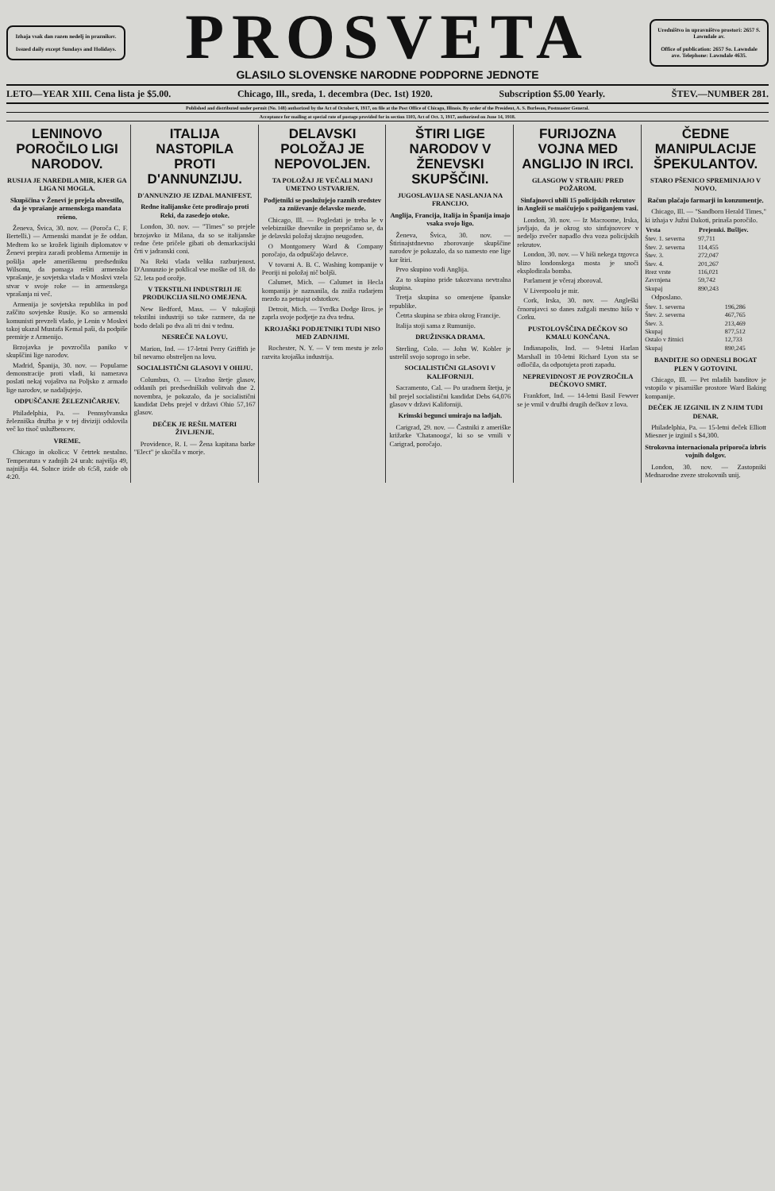Izhaja vsak dan razen nedelj in praznikov.
Issued daily except Sundays and Holidays.
PROSVETA
GLASILO SLOVENSKE NARODNE PODPORNE JEDNOTE
Uredništvo in upravništvo prostori: 2657 S. Lawndale av.
Office of publication: 2657 So. Lawndale ave. Telephone: Lawndale 4635.
LETO—YEAR XIII. Cena lista je $5.00. Chicago, Ill., sreda, 1. decembra (Dec. 1st) 1920. Subscription $5.00 Yearly. ŠTEV.—NUMBER 281.
Published and distributed under permit (No. 148) authorized by the Act of October 6, 1917, on file at the Post Office of Chicago, Illinois. By order of the President, A. S. Burleson, Postmaster General.
Acceptance for mailing at special rate of postage provided for in section 1103, Act of Oct. 3, 1917, authorized on June 14, 1918.
LENINOVO POROČILO LIGI NARODOV.
RUSIJA JE NAREDILA MIR, KJER GA LIGA NI MOGLA.
Skupščina v Ženevi je prejela obvestilo, da je vprašanje armenskega mandata rešeno.
Ženeva, Švica, 30. nov. — (Poroča C. F. Bertelli.) — Armenski mandat je že oddan. Medtem ko se krožek liginih diplomatov v Ženevi prepira zaradi problema Armenije in pošilja apele ameriškemu predsedniku Wilsonu, da pomaga rešiti armensko vprašanje, je sovjetska vlada v Moskvi vzela stvar v svoje roke — in armenskega vprašanja ni več.
Armenija je sovjetska republika in pod zaščito sovjetske Rusije. Ko so armenski komunisti prevzeli vlado, je Lenin v Moskvi takoj ukazal Mustafa Kemal paši, da podpiše premirje z Armenijo.
Brzojavka je povzročila paniko v skupščini lige narodov.
Madrid, Španija, 30. nov. — Popularne demonstracije proti vladi, ki namerava poslati nekaj vojaštva na Poljsko z armado lige narodov, se nadaljujejo.
ODPUŠČANJE ŽELEZNIČARJEV.
Philadelphia, Pa. — Pennsylvanska železniška družba je v tej diviziji odslovila več ko tisoč uslužbencev.
VREME.
Chicago in okolica: V četrtek nestalno. Temperatura v zadnjih 24 urah: najvišja 49, najnižja 44. Solnce izide ob 6:58, zaide ob 4:20.
ITALIJA NASTOPILA PROTI D'ANNUNZIJU.
D'ANNUNZIO JE IZDAL MANIFEST.
Redne italijanske čete prodirajo proti Reki, da zasedejo otoke.
London, 30. nov. — "Times" so prejele brzojavko iz Milana, da so se italijanske redne čete pričele gibati ob demarkacijski črti v jadranski coni.
Na Reki vlada velika razburjenost. D'Annunzio je poklical vse moške od 18. do 52. leta pod orožje.
V TEKSTILNI INDUSTRIJI JE PRODUKCIJA SILNO OMEJENA.
New Bedford, Mass. — V tukajšnji tekstilni industriji so take razmere, da ne bodo delali po dva ali tri dni v tednu.
NESREČE NA LOVU.
Marion, Ind. — 17-letni Perry Griffith je bil nevarno obstreljen na lovu.
SOCIALISTIČNI GLASOVI V OHIJU.
Columbus, O. — Uradno štetje glasov, oddanih pri predsedniških volitvah dne 2. novembra, je pokazalo, da je socialistični kandidat Debs prejel v državi Ohio 57,167 glasov.
DEČEK JE REŠIL MATERI ŽIVLJENJE.
Providence, R. I. — Žena kapitana barke "Elect" je skočila v morje.
DELAVSKI POLOŽAJ JE NEPOVOLJEN.
TA POLOŽAJ JE VEČALI MANJ UMETNO USTVARJEN.
Podjetniki se poslužujejo raznih sredstev za zniževanje delavske mezde.
Chicago, Ill. — Pogledati je treba le v velebizniške dnevnike in prepričamo se, da je delavski položaj skrajno neugoden.
O Montgomery Ward & Company poročajo, da odpuščajo delavce.
V tovarni A. B. C. Washing kompanije v Peoriji ni položaj nič boljši.
Calumet, Mich. — Calumet in Hecla kompanija je naznanila, da zniža rudarjem mezdo za petnajst odstotkov.
Detroit, Mich. — Tvrdka Dodge Bros. je zaprla svoje podjetje za dva tedna.
KROJAŠKI PODJETNIKI TUDI NISO MED ZADNJIMI.
Rochester, N. Y. — V tem mestu je zelo razvita krojaška industrija.
ŠTIRI LIGE NARODOV V ŽENEVSKI SKUPŠČINI.
JUGOSLAVIJA SE NASLANJA NA FRANCIJO.
Anglija, Francija, Italija in Španija imajo vsaka svojo ligo.
Ženeva, Švica, 30. nov. — Štirinajstdnevno zborovanje skupščine narodov je pokazalo, da so namesto ene lige kar štiri.
Prvo skupino vodi Anglija.
Za to skupino pride takozvana nevtralna skupina.
Tretja skupina so omenjene španske republike.
Četrta skupina se zbira okrog Francije.
Italija stoji sama z Rumunijo.
DRUŽINSKA DRAMA.
Sterling, Colo. — John W. Kobler je ustrelil svojo soprogo in sebe.
SOCIALISTIČNI GLASOVI V KALIFORNIJI.
Sacramento, Cal. — Po uradnem štetju, je bil prejel socialistični kandidat Debs 64,076 glasov v državi Kaliforniji.
Krimski begunci umirajo na ladjah.
Carigrad, 29. nov. — Častniki z ameriške križarke 'Chatanooga', ki so se vrnili v Carigrad, poročajo.
FURIJOZNA VOJNA MED ANGLIJO IN IRCI.
GLASGOW V STRAHU PRED POŽAROM.
Sinfajnovci ubili 15 policijskih rekrutov in Angleži se maščujejo s požiganjem vasi.
London, 30. nov. — Iz Macroome, Irska, javljajo, da je okrog sto sinfajnovcev v nedeljo zvečer napadlo dva voza policijskih rekrutov.
London, 30. nov. — V hiši nekega trgovca blizo londonskega mosta je snoči eksplodirala bomba.
Parlament je včeraj zboroval.
V Liverpoolu je mir.
Cork, Irska, 30. nov. — Angleški črnorujavci so danes zažgali mestno hišo v Corku.
PUSTOLOVŠČINA DEČKOV SO KMALU KONČANA.
Indianapolis, Ind. — 9-letni Harlan Marshall in 10-letni Richard Lyon sta se odločila, da odpotujeta proti zapadu.
NEPREVIDNOST JE POVZROČILA DEČKOVO SMRT.
Frankfort, Ind. — 14-letni Basil Fewver se je vrnil v družbi drugih dečkov z lova.
ČEDNE MANIPULACIJE ŠPEKULANTOV.
STARO PŠENICO SPREMINJAJO V NOVO.
Račun plačajo farmarji in konzumentje.
Chicago, Ill. — "Sandborn Herald Times," ki izhaja v Južni Dakoti, prinaša poročilo.
| Vrsta | Prejemki. Bušljev. |
| --- | --- |
| Štev. 1. severna | 97,711 |
| Štev. 2. severna | 114,455 |
| Štev. 3. | 272,047 |
| Štev. 4. | 201,267 |
| Brez vrste | 116,021 |
| Zavrnjena | 59,742 |
| Skupaj | 890,243 |
Odposlano.
| Štev. 1. severna | 196,286 |
| Štev. 2. severna | 467,765 |
| Štev. 3. | 213,469 |
| Skupaj | 877,512 |
| Ostalo v žitnici | 12,733 |
| Skupaj | 890,245 |
BANDITJE SO ODNESLI BOGAT PLEN V GOTOVINI.
Chicago, Ill. — Pet mladih banditov je vstopilo v pisarniške prostore Ward Baking kompanije.
DEČEK JE IZGINIL IN Z NJIM TUDI DENAR.
Philadelphia, Pa. — 15-letni deček Elliott Miesner je izginil s $4,300.
Strokovna internacionala priporoča izbris vojnih dolgov.
London, 30. nov. — Zastopniki Mednarodne zveze strokovnih unij.